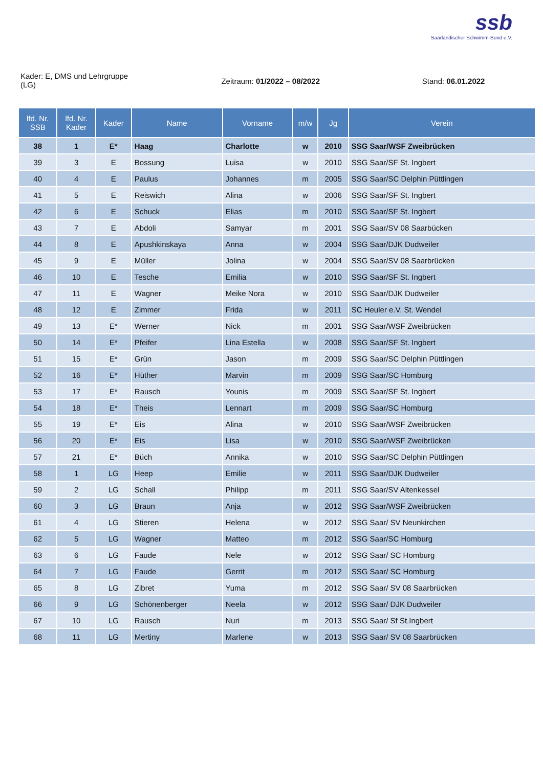ssb
Saarländischer Schwimm-Bund e.V.
Kader: E, DMS und Lehrgruppe
(LG)
Zeitraum: 01/2022 – 08/2022 Stand: 06.01.2022
| lfd. Nr. SSB | lfd. Nr. Kader | Kader | Name | Vorname | m/w | Jg | Verein |
| --- | --- | --- | --- | --- | --- | --- | --- |
| 38 | 1 | E* | Haag | Charlotte | w | 2010 | SSG Saar/WSF Zweibrücken |
| 39 | 3 | E | Bossung | Luisa | w | 2010 | SSG Saar/SF St. Ingbert |
| 40 | 4 | E | Paulus | Johannes | m | 2005 | SSG Saar/SC Delphin Püttlingen |
| 41 | 5 | E | Reiswich | Alina | w | 2006 | SSG Saar/SF St. Ingbert |
| 42 | 6 | E | Schuck | Elias | m | 2010 | SSG Saar/SF St. Ingbert |
| 43 | 7 | E | Abdoli | Samyar | m | 2001 | SSG Saar/SV 08 Saarbücken |
| 44 | 8 | E | Apushkinskaya | Anna | w | 2004 | SSG Saar/DJK Dudweiler |
| 45 | 9 | E | Müller | Jolina | w | 2004 | SSG Saar/SV 08 Saarbrücken |
| 46 | 10 | E | Tesche | Emilia | w | 2010 | SSG Saar/SF St. Ingbert |
| 47 | 11 | E | Wagner | Meike Nora | w | 2010 | SSG Saar/DJK Dudweiler |
| 48 | 12 | E | Zimmer | Frida | w | 2011 | SC Heuler e.V. St. Wendel |
| 49 | 13 | E* | Werner | Nick | m | 2001 | SSG Saar/WSF Zweibrücken |
| 50 | 14 | E* | Pfeifer | Lina Estella | w | 2008 | SSG Saar/SF St. Ingbert |
| 51 | 15 | E* | Grün | Jason | m | 2009 | SSG Saar/SC Delphin Püttlingen |
| 52 | 16 | E* | Hüther | Marvin | m | 2009 | SSG Saar/SC Homburg |
| 53 | 17 | E* | Rausch | Younis | m | 2009 | SSG Saar/SF St. Ingbert |
| 54 | 18 | E* | Theis | Lennart | m | 2009 | SSG Saar/SC Homburg |
| 55 | 19 | E* | Eis | Alina | w | 2010 | SSG Saar/WSF Zweibrücken |
| 56 | 20 | E* | Eis | Lisa | w | 2010 | SSG Saar/WSF Zweibrücken |
| 57 | 21 | E* | Büch | Annika | w | 2010 | SSG Saar/SC Delphin Püttlingen |
| 58 | 1 | LG | Heep | Emilie | w | 2011 | SSG Saar/DJK Dudweiler |
| 59 | 2 | LG | Schall | Philipp | m | 2011 | SSG Saar/SV Altenkessel |
| 60 | 3 | LG | Braun | Anja | w | 2012 | SSG Saar/WSF Zweibrücken |
| 61 | 4 | LG | Stieren | Helena | w | 2012 | SSG Saar/ SV Neunkirchen |
| 62 | 5 | LG | Wagner | Matteo | m | 2012 | SSG Saar/SC Homburg |
| 63 | 6 | LG | Faude | Nele | w | 2012 | SSG Saar/ SC Homburg |
| 64 | 7 | LG | Faude | Gerrit | m | 2012 | SSG Saar/ SC Homburg |
| 65 | 8 | LG | Zibret | Yuma | m | 2012 | SSG Saar/ SV 08 Saarbrücken |
| 66 | 9 | LG | Schönenberger | Neela | w | 2012 | SSG Saar/ DJK Dudweiler |
| 67 | 10 | LG | Rausch | Nuri | m | 2013 | SSG Saar/ Sf St.Ingbert |
| 68 | 11 | LG | Mertiny | Marlene | w | 2013 | SSG Saar/ SV 08 Saarbrücken |